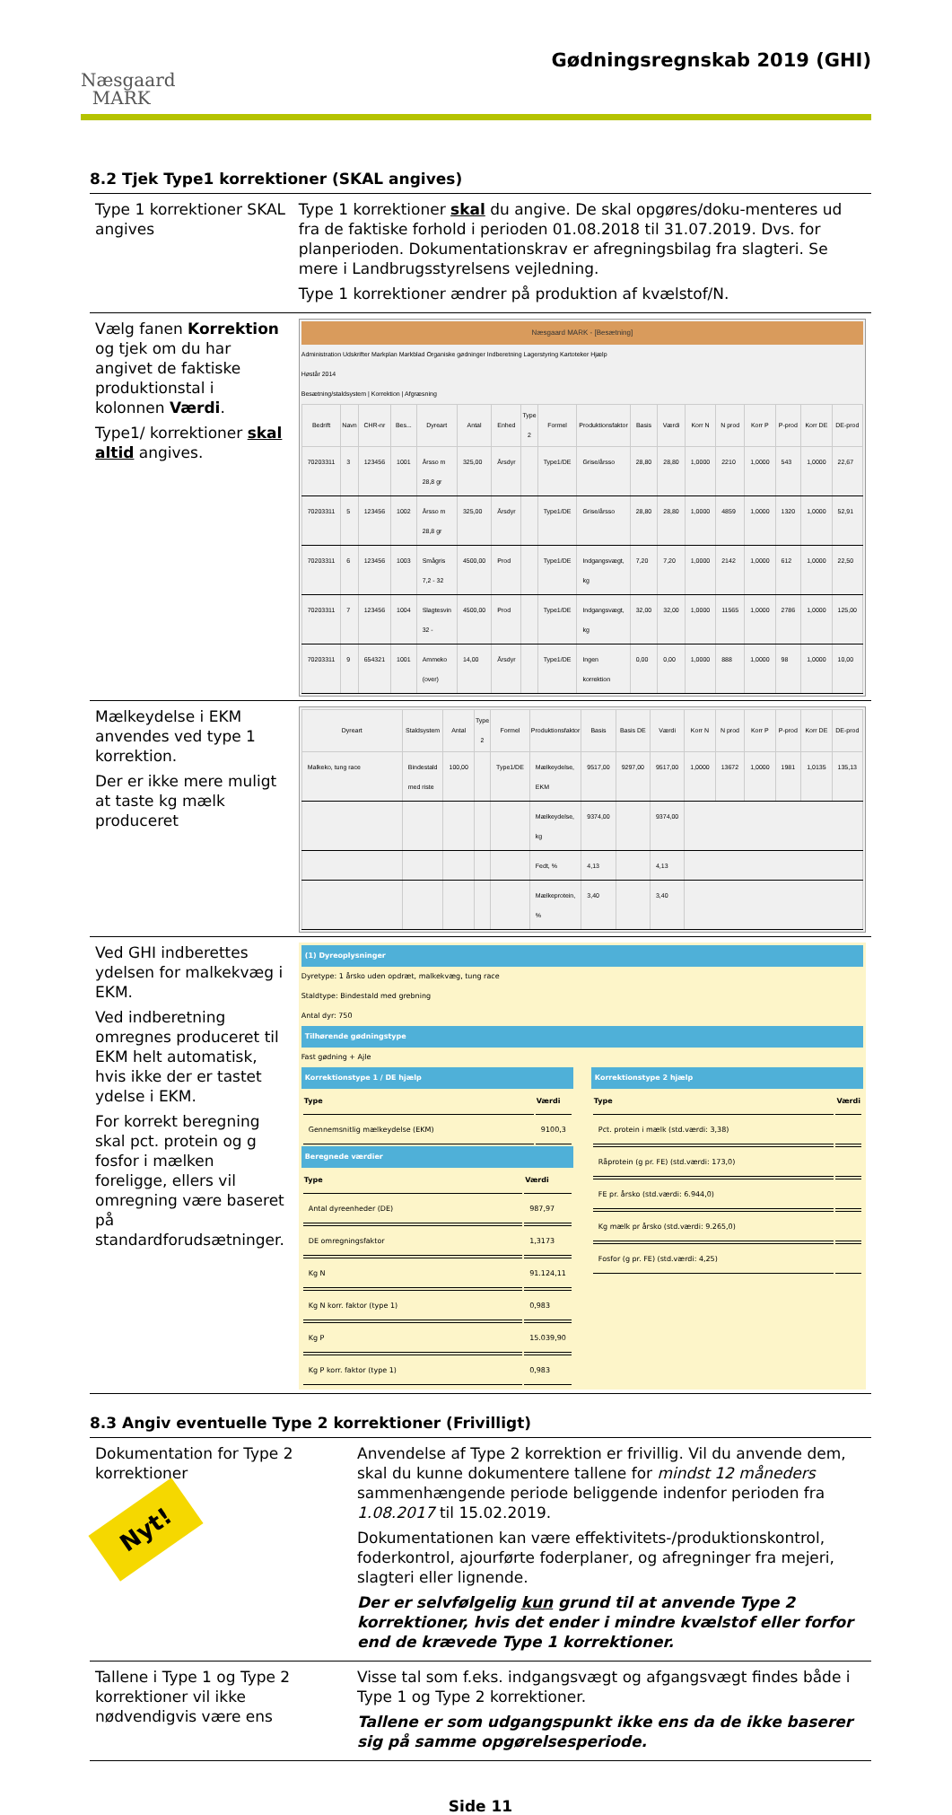Næsgaard
MARK
Gødningsregnskab 2019 (GHI)
8.2 Tjek Type1 korrektioner (SKAL angives)
| Type 1 korrektioner SKAL angives | Type 1 korrektioner skal du angive. De skal opgøres/doku-menteres ud fra de faktiske forhold i perioden 01.08.2018 til 31.07.2019. Dvs. for planperioden. Dokumentationskrav er afregningsbilag fra slagteri. Se mere i Landbrugsstyrelsens vejledning. Type 1 korrektioner ændrer på produktion af kvælstof/N. |
| Vælg fanen Korrektion og tjek om du har angivet de faktiske produktionstal i kolonnen Værdi . Type1/ korrektioner skal altid angives. | Næsgaard MARK - [Besætning] Administration Udskrifter Markplan Markblad Organiske gødninger Indberetning Lagerstyring Kartoteker Hjælp Høstår 2014 Besætning/staldsystem / Korrektion / Afgræsning / Bedrift / Navn / CHR-nr / Bes... / Dyreart / Antal / Enhed / Type 2 / Formel / Produktionsfaktor / Basis / Værdi / Korr N / N prod / Korr P / P-prod / Korr DE / DE-prod / / --- / --- / --- / --- / --- / --- / --- / --- / --- / --- / --- / --- / --- / --- / --- / --- / --- / --- / / 70203311 / 3 / 123456 / 1001 / Årsso m 28,8 gr / 325,00 / Årsdyr / / Type1/DE / Grise/årsso / 28,80 / 28,80 / 1,0000 / 2210 / 1,0000 / 543 / 1,0000 / 22,67 / / 70203311 / 5 / 123456 / 1002 / Årsso m 28,8 gr / 325,00 / Årsdyr / / Type1/DE / Grise/årsso / 28,80 / 28,80 / 1,0000 / 4859 / 1,0000 / 1320 / 1,0000 / 52,91 / / 70203311 / 6 / 123456 / 1003 / Smågris 7,2 - 32 / 4500,00 / Prod / / Type1/DE / Indgangsvægt, kg / 7,20 / 7,20 / 1,0000 / 2142 / 1,0000 / 612 / 1,0000 / 22,50 / / 70203311 / 7 / 123456 / 1004 / Slagtesvin 32 - / 4500,00 / Prod / / Type1/DE / Indgangsvægt, kg / 32,00 / 32,00 / 1,0000 / 11565 / 1,0000 / 2786 / 1,0000 / 125,00 / / 70203311 / 9 / 654321 / 1001 / Ammeko (over) / 14,00 / Årsdyr / / Type1/DE / Ingen korrektion / 0,00 / 0,00 / 1,0000 / 888 / 1,0000 / 98 / 1,0000 / 10,00 / |
| Mælkeydelse i EKM anvendes ved type 1 korrektion. Der er ikke mere muligt at taste kg mælk produceret | / Dyreart / Staldsystem / Antal / Type 2 / Formel / Produktionsfaktor / Basis / Basis DE / Værdi / Korr N / N prod / Korr P / P-prod / Korr DE / DE-prod / / --- / --- / --- / --- / --- / --- / --- / --- / --- / --- / --- / --- / --- / --- / --- / / Malkeko, tung race / Bindestald med riste / 100,00 / / Type1/DE / Mælkeydelse, EKM / 9517,00 / 9297,00 / 9517,00 / 1,0000 / 13672 / 1,0000 / 1981 / 1,0135 / 135,13 / / / / / / / Mælkeydelse, kg / 9374,00 / / 9374,00 / / / / / / / / / / / / / Fedt, % / 4,13 / / 4,13 / / / / / / / / / / / / / Mælkeprotein, % / 3,40 / / 3,40 / / / / / / / |
| Ved GHI indberettes ydelsen for malkekvæg i EKM. Ved indberetning omregnes produceret til EKM helt automatisk, hvis ikke der er tastet ydelse i EKM. For korrekt beregning skal pct. protein og g fosfor i mælken foreligge, ellers vil omregning være baseret på standardforudsætninger. | (1) Dyreoplysninger Dyretype: 1 årsko uden opdræt, malkekvæg, tung race Staldtype: Bindestald med grebning Antal dyr: 750 Tilhørende gødningstype Fast gødning + Ajle Korrektionstype 1 / DE hjælp / Type / Værdi / / --- / --- / / Gennemsnitlig mælkeydelse (EKM) / 9100,3 / Beregnede værdier / Type / Værdi / / --- / --- / / Antal dyreenheder (DE) / 987,97 / / DE omregningsfaktor / 1,3173 / / Kg N / 91.124,11 / / Kg N korr. faktor (type 1) / 0,983 / / Kg P / 15.039,90 / / Kg P korr. faktor (type 1) / 0,983 / Korrektionstype 2 hjælp / Type / Værdi / / --- / --- / / Pct. protein i mælk (std.værdi: 3,38) / / / Råprotein (g pr. FE) (std.værdi: 173,0) / / / FE pr. årsko (std.værdi: 6.944,0) / / / Kg mælk pr årsko (std.værdi: 9.265,0) / / / Fosfor (g pr. FE) (std.værdi: 4,25) / / |
8.3 Angiv eventuelle Type 2 korrektioner (Frivilligt)
| Dokumentation for Type 2 korrektioner Nyt! | Anvendelse af Type 2 korrektion er frivillig. Vil du anvende dem, skal du kunne dokumentere tallene for mindst 12 måneders sammenhængende periode beliggende indenfor perioden fra 1.08.2017 til 15.02.2019. Dokumentationen kan være effektivitets-/produktionskontrol, foderkontrol, ajourførte foderplaner, og afregninger fra mejeri, slagteri eller lignende. Der er selvfølgelig kun grund til at anvende Type 2 korrektioner, hvis det ender i mindre kvælstof eller forfor end de krævede Type 1 korrektioner. |
| Tallene i Type 1 og Type 2 korrektioner vil ikke nødvendigvis være ens | Visse tal som f.eks. indgangsvægt og afgangsvægt findes både i Type 1 og Type 2 korrektioner. Tallene er som udgangspunkt ikke ens da de ikke baserer sig på samme opgørelsesperiode. |
Side 11